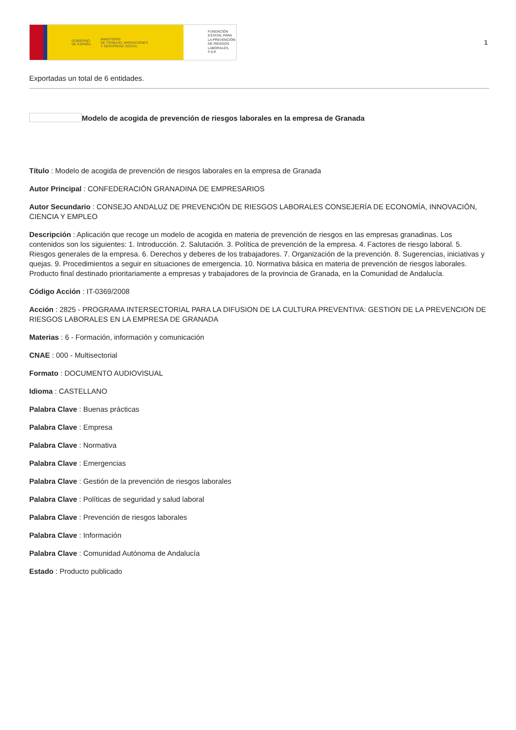GOBIERNO
DE ESPAÑA MINISTERIO
DE TRABAJO, MIGRACIONES
Y SEGURIDAD SOCIAL
FUNDACIÓN
ESTATAL PARA
LA PREVENCIÓN
DE RIESGOS
LABORALES, F.S.P.
1
Exportadas un total de 6 entidades.
Modelo de acogida de prevención de riesgos laborales en la empresa de Granada
Título : Modelo de acogida de prevención de riesgos laborales en la empresa de Granada
Autor Principal : CONFEDERACIÓN GRANADINA DE EMPRESARIOS
Autor Secundario : CONSEJO ANDALUZ DE PREVENCIÓN DE RIESGOS LABORALES CONSEJERÍA DE ECONOMÍA, INNOVACIÓN, CIENCIA Y EMPLEO
Descripción : Aplicación que recoge un modelo de acogida en materia de prevención de riesgos en las empresas granadinas. Los contenidos son los siguientes: 1. Introducción. 2. Salutación. 3. Política de prevención de la empresa. 4. Factores de riesgo laboral. 5. Riesgos generales de la empresa. 6. Derechos y deberes de los trabajadores. 7. Organización de la prevención. 8. Sugerencias, iniciativas y quejas. 9. Procedimientos a seguir en situaciones de emergencia. 10. Normativa básica en materia de prevención de riesgos laborales. Producto final destinado prioritariamente a empresas y trabajadores de la provincia de Granada, en la Comunidad de Andalucía.
Código Acción : IT-0369/2008
Acción : 2825 - PROGRAMA INTERSECTORIAL PARA LA DIFUSION DE LA CULTURA PREVENTIVA: GESTION DE LA PREVENCION DE RIESGOS LABORALES EN LA EMPRESA DE GRANADA
Materias : 6 - Formación, información y comunicación
CNAE : 000 - Multisectorial
Formato : DOCUMENTO AUDIOVISUAL
Idioma : CASTELLANO
Palabra Clave : Buenas prácticas
Palabra Clave : Empresa
Palabra Clave : Normativa
Palabra Clave : Emergencias
Palabra Clave : Gestión de la prevención de riesgos laborales
Palabra Clave : Políticas de seguridad y salud laboral
Palabra Clave : Prevención de riesgos laborales
Palabra Clave : Información
Palabra Clave : Comunidad Autónoma de Andalucía
Estado : Producto publicado